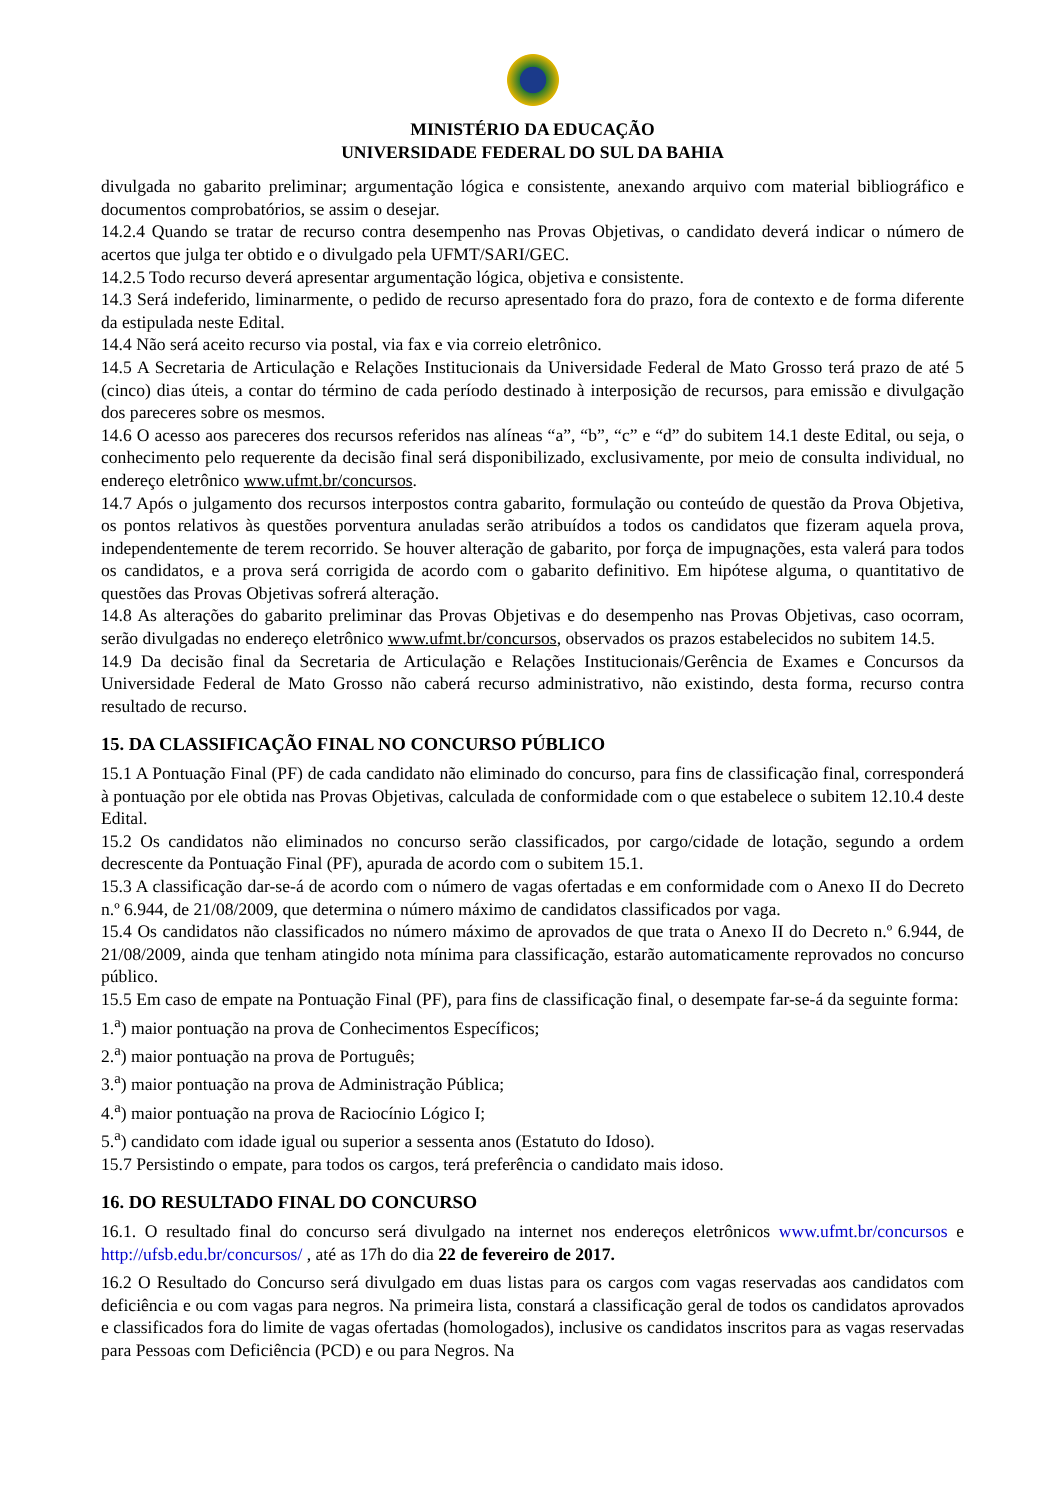MINISTÉRIO DA EDUCAÇÃO
UNIVERSIDADE FEDERAL DO SUL DA BAHIA
divulgada no gabarito preliminar; argumentação lógica e consistente, anexando arquivo com material bibliográfico e documentos comprobatórios, se assim o desejar.
14.2.4 Quando se tratar de recurso contra desempenho nas Provas Objetivas, o candidato deverá indicar o número de acertos que julga ter obtido e o divulgado pela UFMT/SARI/GEC.
14.2.5 Todo recurso deverá apresentar argumentação lógica, objetiva e consistente.
14.3 Será indeferido, liminarmente, o pedido de recurso apresentado fora do prazo, fora de contexto e de forma diferente da estipulada neste Edital.
14.4 Não será aceito recurso via postal, via fax e via correio eletrônico.
14.5 A Secretaria de Articulação e Relações Institucionais da Universidade Federal de Mato Grosso terá prazo de até 5 (cinco) dias úteis, a contar do término de cada período destinado à interposição de recursos, para emissão e divulgação dos pareceres sobre os mesmos.
14.6 O acesso aos pareceres dos recursos referidos nas alíneas “a”, “b”, “c” e “d” do subitem 14.1 deste Edital, ou seja, o conhecimento pelo requerente da decisão final será disponibilizado, exclusivamente, por meio de consulta individual, no endereço eletrônico www.ufmt.br/concursos.
14.7 Após o julgamento dos recursos interpostos contra gabarito, formulação ou conteúdo de questão da Prova Objetiva, os pontos relativos às questões porventura anuladas serão atribuídos a todos os candidatos que fizeram aquela prova, independentemente de terem recorrido. Se houver alteração de gabarito, por força de impugnações, esta valerá para todos os candidatos, e a prova será corrigida de acordo com o gabarito definitivo. Em hipótese alguma, o quantitativo de questões das Provas Objetivas sofrerá alteração.
14.8 As alterações do gabarito preliminar das Provas Objetivas e do desempenho nas Provas Objetivas, caso ocorram, serão divulgadas no endereço eletrônico www.ufmt.br/concursos, observados os prazos estabelecidos no subitem 14.5.
14.9 Da decisão final da Secretaria de Articulação e Relações Institucionais/Gerência de Exames e Concursos da Universidade Federal de Mato Grosso não caberá recurso administrativo, não existindo, desta forma, recurso contra resultado de recurso.
15. DA CLASSIFICAÇÃO FINAL NO CONCURSO PÚBLICO
15.1 A Pontuação Final (PF) de cada candidato não eliminado do concurso, para fins de classificação final, corresponderá à pontuação por ele obtida nas Provas Objetivas, calculada de conformidade com o que estabelece o subitem 12.10.4 deste Edital.
15.2 Os candidatos não eliminados no concurso serão classificados, por cargo/cidade de lotação, segundo a ordem decrescente da Pontuação Final (PF), apurada de acordo com o subitem 15.1.
15.3 A classificação dar-se-á de acordo com o número de vagas ofertadas e em conformidade com o Anexo II do Decreto n.º 6.944, de 21/08/2009, que determina o número máximo de candidatos classificados por vaga.
15.4 Os candidatos não classificados no número máximo de aprovados de que trata o Anexo II do Decreto n.º 6.944, de 21/08/2009, ainda que tenham atingido nota mínima para classificação, estarão automaticamente reprovados no concurso público.
15.5 Em caso de empate na Pontuação Final (PF), para fins de classificação final, o desempate far-se-á da seguinte forma:
1.<sup>a</sup>) maior pontuação na prova de Conhecimentos Específicos;
2.<sup>a</sup>) maior pontuação na prova de Português;
3.<sup>a</sup>) maior pontuação na prova de Administração Pública;
4.<sup>a</sup>) maior pontuação na prova de Raciocínio Lógico I;
5.<sup>a</sup>) candidato com idade igual ou superior a sessenta anos (Estatuto do Idoso).
15.7 Persistindo o empate, para todos os cargos, terá preferência o candidato mais idoso.
16. DO RESULTADO FINAL DO CONCURSO
16.1. O resultado final do concurso será divulgado na internet nos endereços eletrônicos www.ufmt.br/concursos e http://ufsb.edu.br/concursos/ , até as 17h do dia 22 de fevereiro de 2017.
16.2 O Resultado do Concurso será divulgado em duas listas para os cargos com vagas reservadas aos candidatos com deficiência e ou com vagas para negros. Na primeira lista, constará a classificação geral de todos os candidatos aprovados e classificados fora do limite de vagas ofertadas (homologados), inclusive os candidatos inscritos para as vagas reservadas para Pessoas com Deficiência (PCD) e ou para Negros. Na